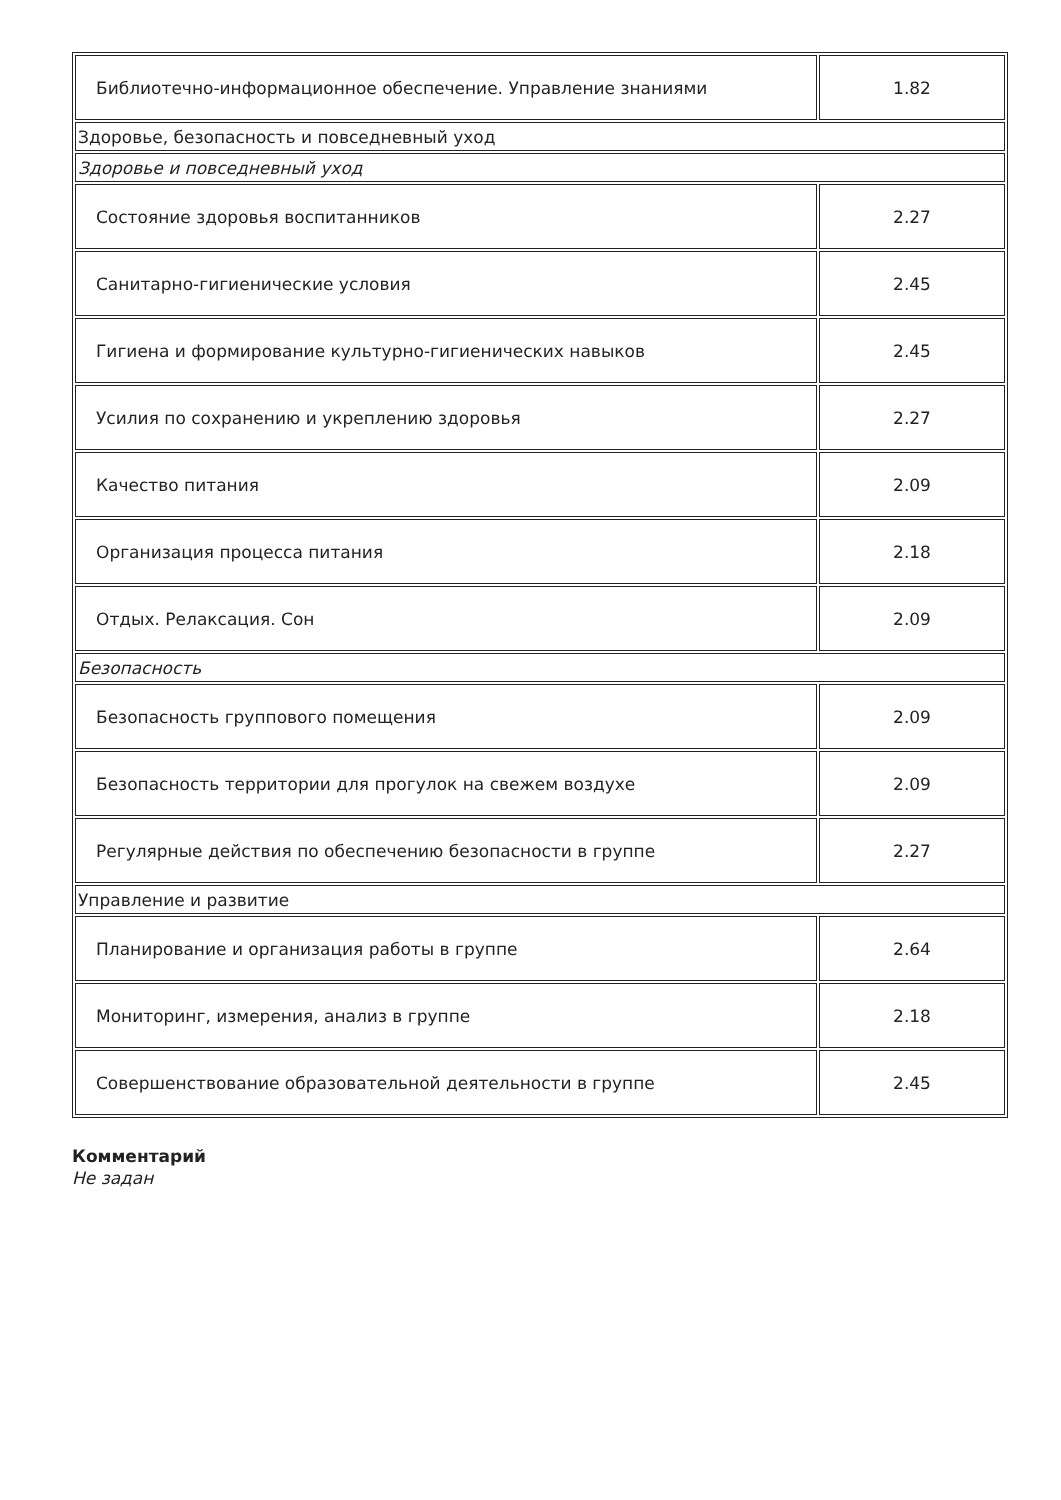| Библиотечно-информационное обеспечение. Управление знаниями | 1.82 |
| Здоровье, безопасность и повседневный уход | |
| Здоровье и повседневный уход | |
| Состояние здоровья воспитанников | 2.27 |
| Санитарно-гигиенические условия | 2.45 |
| Гигиена и формирование культурно-гигиенических навыков | 2.45 |
| Усилия по сохранению и укреплению здоровья | 2.27 |
| Качество питания | 2.09 |
| Организация процесса питания | 2.18 |
| Отдых. Релаксация. Сон | 2.09 |
| Безопасность | |
| Безопасность группового помещения | 2.09 |
| Безопасность территории для прогулок на свежем воздухе | 2.09 |
| Регулярные действия по обеспечению безопасности в группе | 2.27 |
| Управление и развитие | |
| Планирование и организация работы в группе | 2.64 |
| Мониторинг, измерения, анализ в группе | 2.18 |
| Совершенствование образовательной деятельности в группе | 2.45 |
Комментарий
Не задан